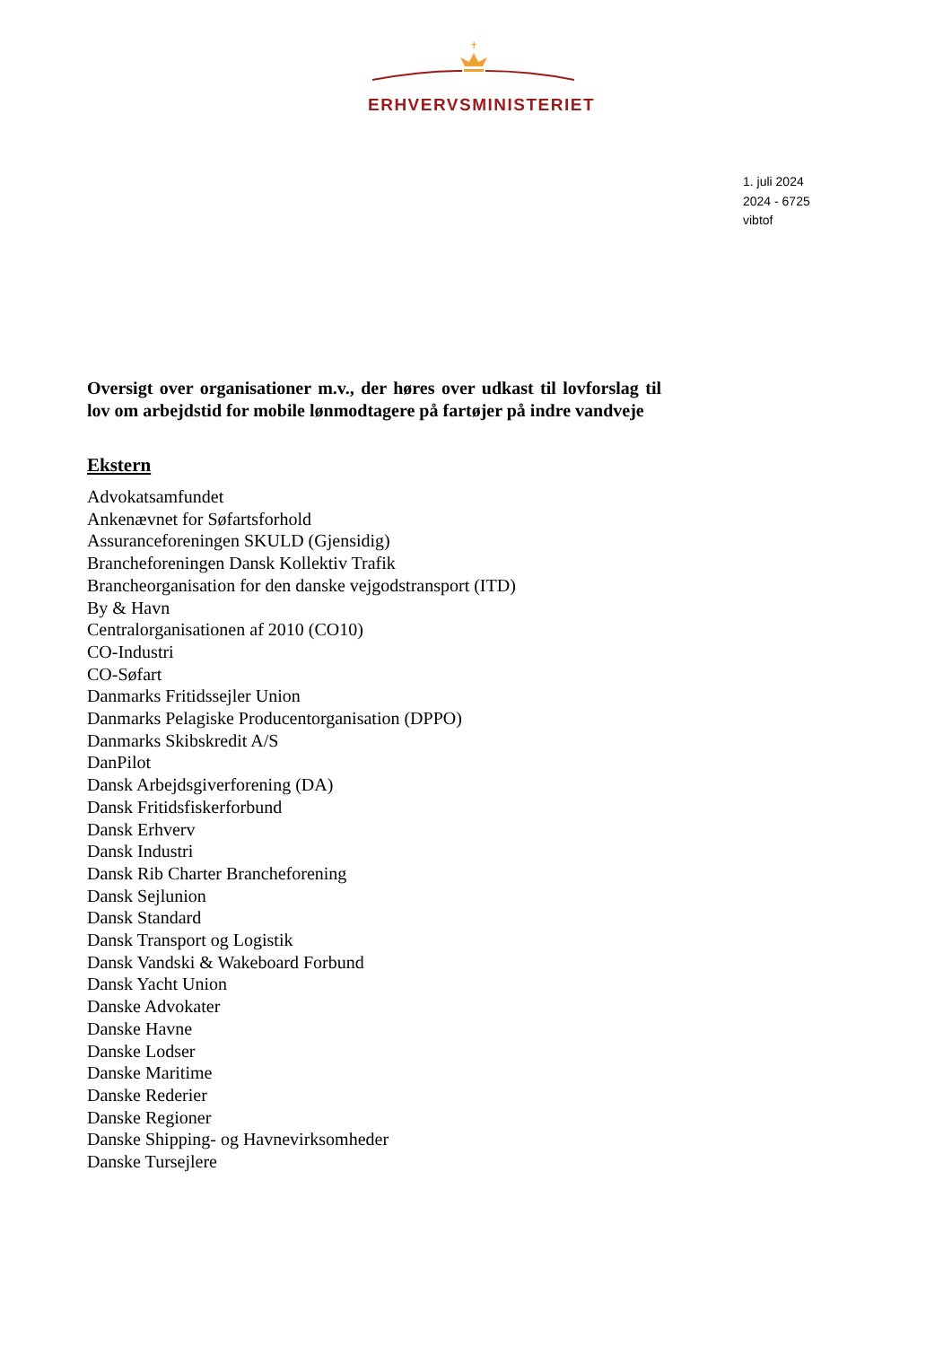✝
ERHVERVSMINISTERIET
1. juli 2024
2024 - 6725
vibtof
Oversigt over organisationer m.v., der høres over udkast til lovforslag til lov om arbejdstid for mobile lønmodtagere på fartøjer på indre vandveje
Ekstern
Advokatsamfundet
Ankenævnet for Søfartsforhold
Assuranceforeningen SKULD (Gjensidig)
Brancheforeningen Dansk Kollektiv Trafik
Brancheorganisation for den danske vejgodstransport (ITD)
By & Havn
Centralorganisationen af 2010 (CO10)
CO-Industri
CO-Søfart
Danmarks Fritidssejler Union
Danmarks Pelagiske Producentorganisation (DPPO)
Danmarks Skibskredit A/S
DanPilot
Dansk Arbejdsgiverforening (DA)
Dansk Fritidsfiskerforbund
Dansk Erhverv
Dansk Industri
Dansk Rib Charter Brancheforening
Dansk Sejlunion
Dansk Standard
Dansk Transport og Logistik
Dansk Vandski & Wakeboard Forbund
Dansk Yacht Union
Danske Advokater
Danske Havne
Danske Lodser
Danske Maritime
Danske Rederier
Danske Regioner
Danske Shipping- og Havnevirksomheder
Danske Tursejlere